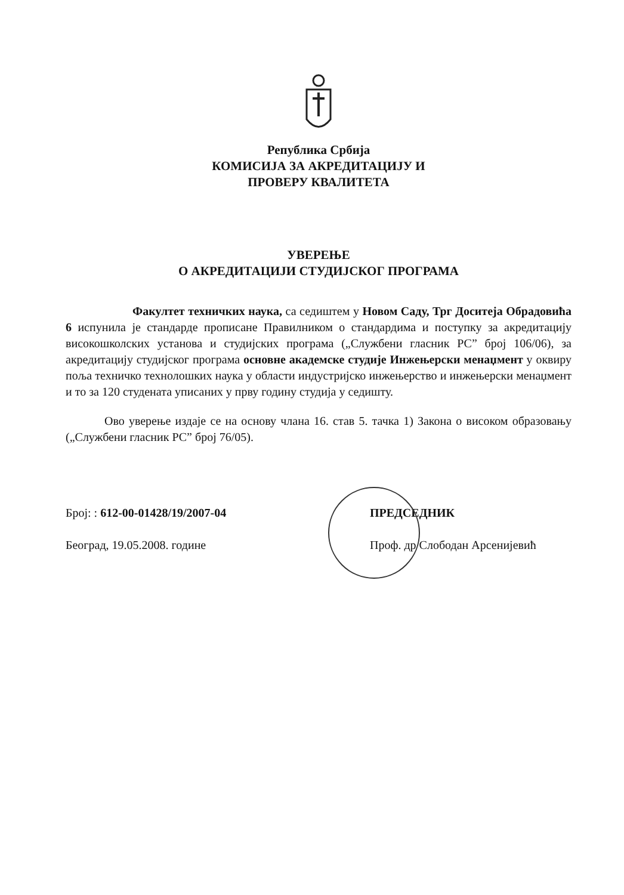Република Србија
КОМИСИЈА ЗА АКРЕДИТАЦИЈУ И
ПРОВЕРУ КВАЛИТЕТА
УВЕРЕЊЕ
О АКРЕДИТАЦИЈИ СТУДИЈСКОГ ПРОГРАМА
Факултет техничких наука, са седиштем у Новом Саду, Трг Доситеја Обрадовића 6 испунила је стандарде прописане Правилником о стандардима и поступку за акредитацију високошколских установа и студијских програма („Службени гласник РС” број 106/06), за акредитацију студијског програма основне академске студије Инжењерски менаџмент у оквиру поља техничко технолошких наука у области индустријско инжењерство и инжењерски менаџмент и то за 120 студената уписаних у прву годину студија у седишту.
Ово уверење издаје се на основу члана 16. став 5. тачка 1) Закона о високом образовању („Службени гласник РС” број 76/05).
Број: : 612-00-01428/19/2007-04
Београд, 19.05.2008. године
ПРЕДСЕДНИК
Проф. др Слободан Арсенијевић